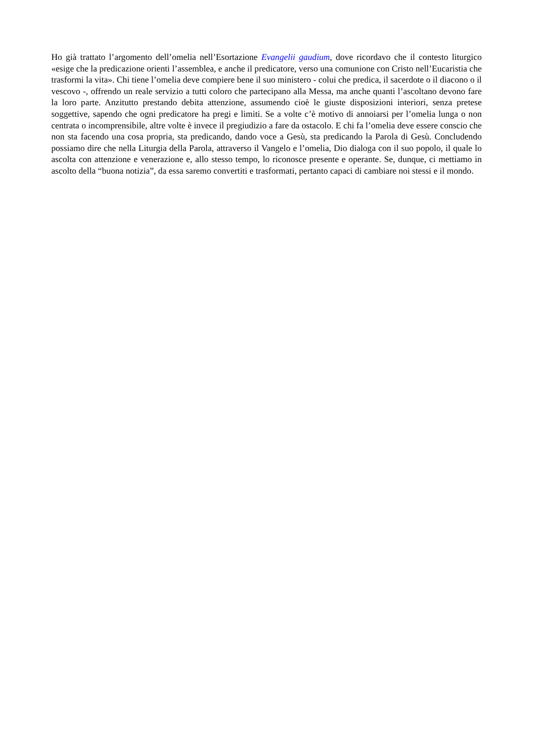Ho già trattato l’argomento dell’omelia nell’Esortazione Evangelii gaudium, dove ricordavo che il contesto liturgico «esige che la predicazione orienti l’assemblea, e anche il predicatore, verso una comunione con Cristo nell’Eucaristia che trasformi la vita». Chi tiene l’omelia deve compiere bene il suo ministero - colui che predica, il sacerdote o il diacono o il vescovo -, offrendo un reale servizio a tutti coloro che partecipano alla Messa, ma anche quanti l’ascoltano devono fare la loro parte. Anzitutto prestando debita attenzione, assumendo cioè le giuste disposizioni interiori, senza pretese soggettive, sapendo che ogni predicatore ha pregi e limiti. Se a volte c’è motivo di annoiarsi per l’omelia lunga o non centrata o incomprensibile, altre volte è invece il pregiudizio a fare da ostacolo. E chi fa l’omelia deve essere conscio che non sta facendo una cosa propria, sta predicando, dando voce a Gesù, sta predicando la Parola di Gesù. Concludendo possiamo dire che nella Liturgia della Parola, attraverso il Vangelo e l’omelia, Dio dialoga con il suo popolo, il quale lo ascolta con attenzione e venerazione e, allo stesso tempo, lo riconosce presente e operante. Se, dunque, ci mettiamo in ascolto della “buona notizia”, da essa saremo convertiti e trasformati, pertanto capaci di cambiare noi stessi e il mondo.